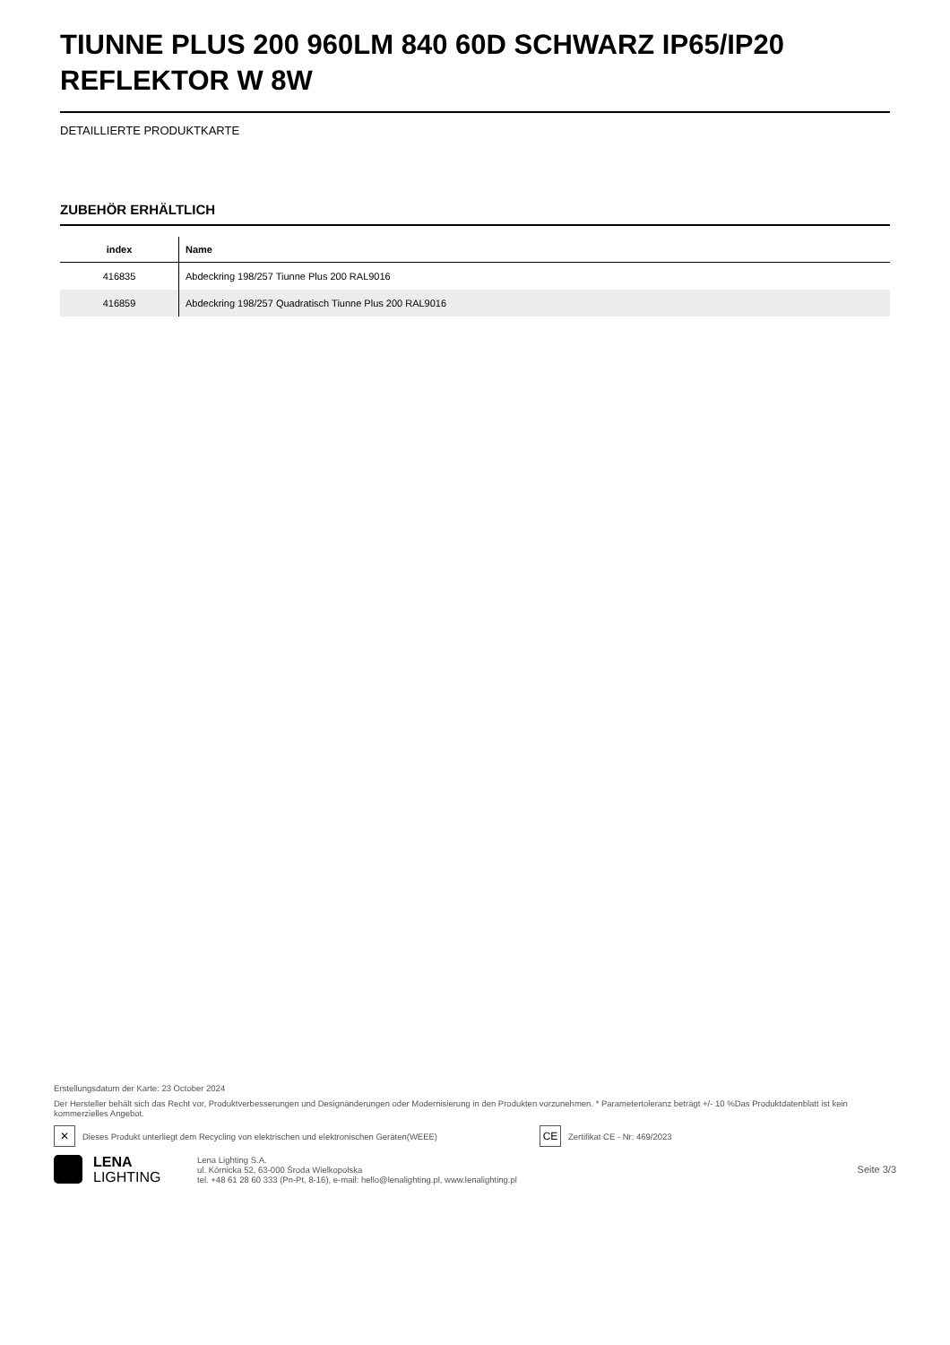TIUNNE PLUS 200 960LM 840 60D SCHWARZ IP65/IP20 REFLEKTOR W 8W
DETAILLIERTE PRODUKTKARTE
ZUBEHÖR ERHÄLTLICH
| index | Name |
| --- | --- |
| 416835 | Abdeckring 198/257 Tiunne Plus 200 RAL9016 |
| 416859 | Abdeckring 198/257 Quadratisch Tiunne Plus 200 RAL9016 |
Erstellungsdatum der Karte: 23 October 2024
Der Hersteller behält sich das Recht vor, Produktverbesserungen und Designänderungen oder Modernisierung in den Produkten vorzunehmen. * Parametertoleranz beträgt +/- 10 %Das Produktdatenblatt ist kein kommerzielles Angebot.
✕ Dieses Produkt unterliegt dem Recycling von elektrischen und elektronischen Geräten(WEEE) CE Zertifikat CE - Nr: 469/2023
LENA
LIGHTING
Lena Lighting S.A.
ul. Kórnicka 52, 63-000 Środa Wielkopolska
tel. +48 61 28 60 333 (Pn-Pt, 8-16), e-mail: hello@lenalighting.pl, www.lenalighting.pl
Seite 3/3